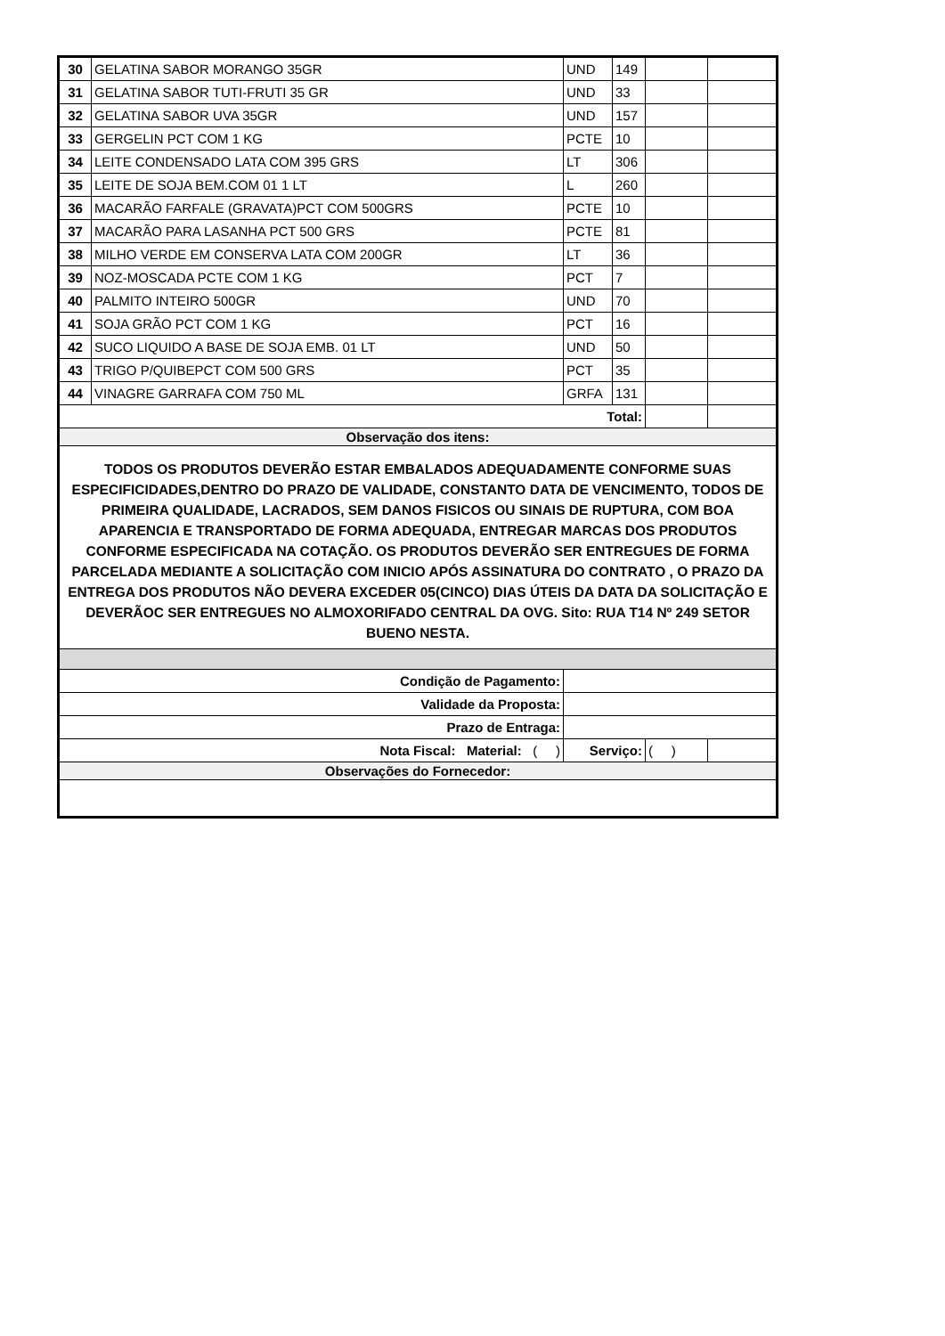| 30 | GELATINA SABOR MORANGO 35GR | UND | 149 | | |
| 31 | GELATINA SABOR TUTI-FRUTI 35 GR | UND | 33 | | |
| 32 | GELATINA SABOR UVA 35GR | UND | 157 | | |
| 33 | GERGELIN PCT COM 1 KG | PCTE | 10 | | |
| 34 | LEITE CONDENSADO LATA COM 395 GRS | LT | 306 | | |
| 35 | LEITE DE SOJA BEM.COM 01 1 LT | L | 260 | | |
| 36 | MACARÃO FARFALE (GRAVATA)PCT COM 500GRS | PCTE | 10 | | |
| 37 | MACARÃO PARA LASANHA PCT 500 GRS | PCTE | 81 | | |
| 38 | MILHO VERDE EM CONSERVA LATA COM 200GR | LT | 36 | | |
| 39 | NOZ-MOSCADA PCTE COM 1 KG | PCT | 7 | | |
| 40 | PALMITO INTEIRO 500GR | UND | 70 | | |
| 41 | SOJA GRÃO PCT COM 1 KG | PCT | 16 | | |
| 42 | SUCO LIQUIDO A BASE DE SOJA EMB. 01 LT | UND | 50 | | |
| 43 | TRIGO P/QUIBEPCT COM 500 GRS | PCT | 35 | | |
| 44 | VINAGRE GARRAFA COM 750 ML | GRFA | 131 | | |
| Total: | | | | | |
| Observação dos itens: | | | | | |
| TODOS OS PRODUTOS DEVERÃO ESTAR EMBALADOS ADEQUADAMENTE CONFORME SUAS ESPECIFICIDADES,DENTRO DO PRAZO DE VALIDADE, CONSTANTO DATA DE VENCIMENTO, TODOS DE PRIMEIRA QUALIDADE, LACRADOS, SEM DANOS FISICOS OU SINAIS DE RUPTURA, COM BOA APARENCIA E TRANSPORTADO DE FORMA ADEQUADA, ENTREGAR MARCAS DOS PRODUTOS CONFORME ESPECIFICADA NA COTAÇÃO. OS PRODUTOS DEVERÃO SER ENTREGUES DE FORMA PARCELADA MEDIANTE A SOLICITAÇÃO COM INICIO APÓS ASSINATURA DO CONTRATO , O PRAZO DA ENTREGA DOS PRODUTOS NÃO DEVERA EXCEDER 05(CINCO) DIAS ÚTEIS DA DATA DA SOLICITAÇÃO E DEVERÃOC SER ENTREGUES NO ALMOXORIFADO CENTRAL DA OVG. Sito: RUA T14 Nº 249 SETOR BUENO NESTA. | | | | | |
| / Condição de Pagamento: / | | | | | |
| Validade da Proposta: | | | | | |
| Prazo de Entraga: | | | | | |
| Nota Fiscal: Material: ( ) | | Serviço: | | ( ) | |
| Observações do Fornecedor: | | | | | |